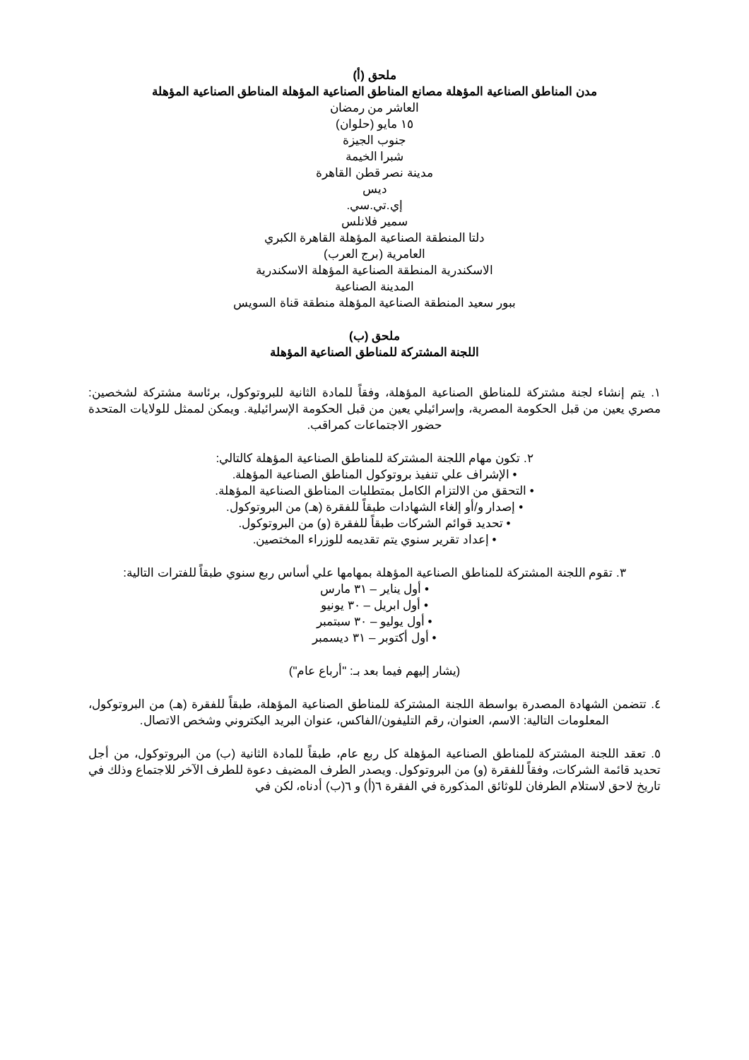ملحق (أ)
مدن المناطق الصناعية المؤهلة مصانع المناطق الصناعية المؤهلة المناطق الصناعية المؤهلة
العاشر من رمضان
١٥ مايو (حلوان)
جنوب الجيزة
شبرا الخيمة
مدينة نصر قطن القاهرة
ديس
إي.تي.سي.
سمير فلانلس
دلتا المنطقة الصناعية المؤهلة القاهرة الكبري
العامرية (برج العرب)
الاسكندرية المنطقة الصناعية المؤهلة الاسكندرية
المدينة الصناعية
ببور سعيد المنطقة الصناعية المؤهلة منطقة قناة السويس
ملحق (ب)
اللجنة المشتركة للمناطق الصناعية المؤهلة
١. يتم إنشاء لجنة مشتركة للمناطق الصناعية المؤهلة، وفقاً للمادة الثانية للبروتوكول، برئاسة مشتركة لشخصين: مصري يعين من قبل الحكومة المصرية، وإسرائيلي يعين من قبل الحكومة الإسرائيلية. ويمكن لممثل للولايات المتحدة حضور الاجتماعات كمراقب.
٢. تكون مهام اللجنة المشتركة للمناطق الصناعية المؤهلة كالتالي:
• الإشراف علي تنفيذ بروتوكول المناطق الصناعية المؤهلة.
• التحقق من الالتزام الكامل بمتطلبات المناطق الصناعية المؤهلة.
• إصدار و/أو إلغاء الشهادات طبقاً للفقرة (هـ) من البروتوكول.
• تحديد قوائم الشركات طبقاً للفقرة (و) من البروتوكول.
• إعداد تقرير سنوي يتم تقديمه للوزراء المختصين.
٣. تقوم اللجنة المشتركة للمناطق الصناعية المؤهلة بمهامها علي أساس ربع سنوي طبقاً للفترات التالية:
• أول يناير – ٣١ مارس
• أول ابريل – ٣٠ يونيو
• أول يوليو – ٣٠ سبتمبر
• أول أكتوبر – ٣١ ديسمبر
(يشار إليهم فيما بعد بـ: "أرباع عام")
٤. تتضمن الشهادة المصدرة بواسطة اللجنة المشتركة للمناطق الصناعية المؤهلة، طبقاً للفقرة (هـ) من البروتوكول، المعلومات التالية: الاسم، العنوان، رقم التليفون/الفاكس، عنوان البريد اليكتروني وشخص الاتصال.
٥. تعقد اللجنة المشتركة للمناطق الصناعية المؤهلة كل ربع عام، طبقاً للمادة الثانية (ب) من البروتوكول، من أجل تحديد قائمة الشركات، وفقاً للفقرة (و) من البروتوكول. ويصدر الطرف المضيف دعوة للطرف الآخر للاجتماع وذلك في تاريخ لاحق لاستلام الطرفان للوثائق المذكورة في الفقرة ٦(أ) و ٦(ب) أدناه، لكن في